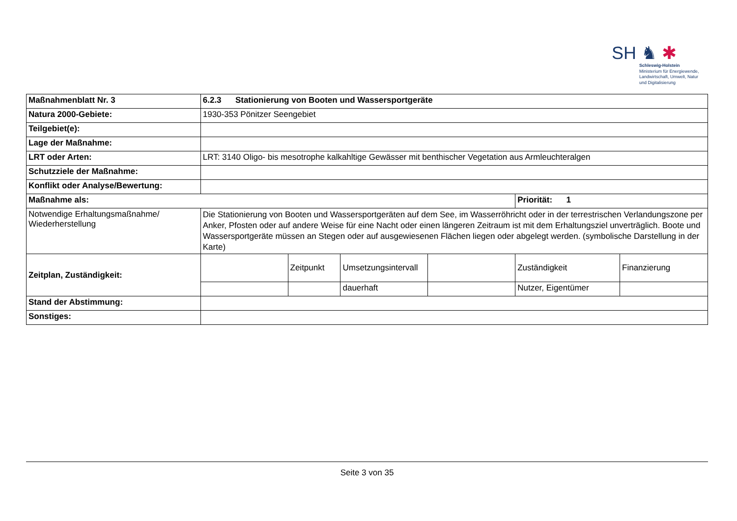SH ♞ ✱
Schleswig-Holstein
Ministerium für Energiewende,
Landwirtschaft, Umwelt, Natur
und Digitalisierung
| Maßnahmenblatt Nr. 3 | 6.2.3 Stationierung von Booten und Wassersportgeräte | | | | | |
| Natura 2000-Gebiete: | 1930-353 Pönitzer Seengebiet | | | | | |
| Teilgebiet(e): | | | | | | |
| Lage der Maßnahme: | | | | | | |
| LRT oder Arten: | LRT: 3140 Oligo- bis mesotrophe kalkahltige Gewässer mit benthischer Vegetation aus Armleuchteralgen | | | | | |
| Schutzziele der Maßnahme: | | | | | | |
| Konflikt oder Analyse/Bewertung: | | | | | | |
| Maßnahme als: | | | | | Priorität: 1 | |
| Notwendige Erhaltungsmaßnahme/ Wiederherstellung | Die Stationierung von Booten und Wassersportgeräten auf dem See, im Wasserröhricht oder in der terrestrischen Verlandungszone per Anker, Pfosten oder auf andere Weise für eine Nacht oder einen längeren Zeitraum ist mit dem Erhaltungsziel unverträglich. Boote und Wassersportgeräte müssen an Stegen oder auf ausgewiesenen Flächen liegen oder abgelegt werden. (symbolische Darstellung in der Karte) | | | | | |
| Zeitplan, Zuständigkeit: | | Zeitpunkt | Umsetzungsintervall | | Zuständigkeit | Finanzierung |
| | | | dauerhaft | | Nutzer, Eigentümer | |
| Stand der Abstimmung: | | | | | | |
| Sonstiges: | | | | | | |
Seite 3 von 35